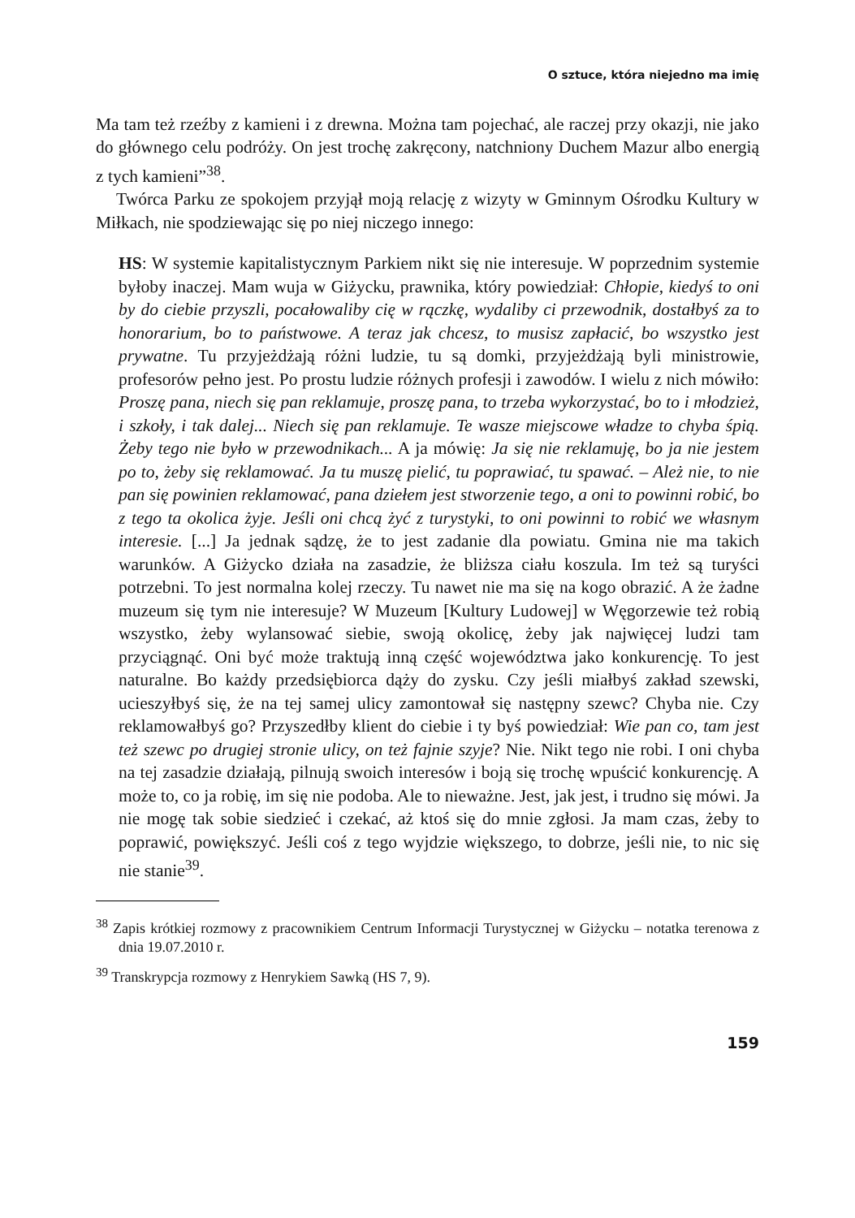O sztuce, która niejedno ma imię
Ma tam też rzeźby z kamieni i z drewna. Można tam pojechać, ale raczej przy okazji, nie jako do głównego celu podróży. On jest trochę zakręcony, natchniony Duchem Mazur albo energią z tych kamieni”<sup>38</sup>.
Twórca Parku ze spokojem przyjął moją relację z wizyty w Gminnym Ośrodku Kultury w Miłkach, nie spodziewając się po niej niczego innego:
HS: W systemie kapitalistycznym Parkiem nikt się nie interesuje. W poprzednim systemie byłoby inaczej. Mam wuja w Giżycku, prawnika, który powiedział: Chłopie, kiedyś to oni by do ciebie przyszli, pocałowaliby cię w rączkę, wydaliby ci przewodnik, dostałbyś za to honorarium, bo to państwowe. A teraz jak chcesz, to musisz zapłacić, bo wszystko jest prywatne. Tu przyjeżdżają różni ludzie, tu są domki, przyjeżdżają byli ministrowie, profesorów pełno jest. Po prostu ludzie różnych profesji i zawodów. I wielu z nich mówiło: Proszę pana, niech się pan reklamuje, proszę pana, to trzeba wykorzystać, bo to i młodzież, i szkoły, i tak dalej... Niech się pan reklamuje. Te wasze miejscowe władze to chyba śpią. Żeby tego nie było w przewodnikach... A ja mówię: Ja się nie reklamuję, bo ja nie jestem po to, żeby się reklamować. Ja tu muszę pielić, tu poprawiać, tu spawać. – Ależ nie, to nie pan się powinien reklamować, pana dziełem jest stworzenie tego, a oni to powinni robić, bo z tego ta okolica żyje. Jeśli oni chcą żyć z turystyki, to oni powinni to robić we własnym interesie. [...] Ja jednak sądzę, że to jest zadanie dla powiatu. Gmina nie ma takich warunków. A Giżycko działa na zasadzie, że bliższa ciału koszula. Im też są turyści potrzebni. To jest normalna kolej rzeczy. Tu nawet nie ma się na kogo obrazić. A że żadne muzeum się tym nie interesuje? W Muzeum [Kultury Ludowej] w Węgorzewie też robią wszystko, żeby wylansować siebie, swoją okolicę, żeby jak najwięcej ludzi tam przyciągnąć. Oni być może traktują inną część województwa jako konkurencję. To jest naturalne. Bo każdy przedsiębiorca dąży do zysku. Czy jeśli miałbyś zakład szewski, ucieszyłbyś się, że na tej samej ulicy zamontował się następny szewc? Chyba nie. Czy reklamowałbyś go? Przyszedłby klient do ciebie i ty byś powiedział: Wie pan co, tam jest też szewc po drugiej stronie ulicy, on też fajnie szyje? Nie. Nikt tego nie robi. I oni chyba na tej zasadzie działają, pilnują swoich interesów i boją się trochę wpuścić konkurencję. A może to, co ja robię, im się nie podoba. Ale to nieważne. Jest, jak jest, i trudno się mówi. Ja nie mogę tak sobie siedzieć i czekać, aż ktoś się do mnie zgłosi. Ja mam czas, żeby to poprawić, powiększyć. Jeśli coś z tego wyjdzie większego, to dobrze, jeśli nie, to nic się nie stanie<sup>39</sup>.
<sup>38</sup> Zapis krótkiej rozmowy z pracownikiem Centrum Informacji Turystycznej w Giżycku – notatka terenowa z dnia 19.07.2010 r.
<sup>39</sup> Transkrypcja rozmowy z Henrykiem Sawką (HS 7, 9).
159